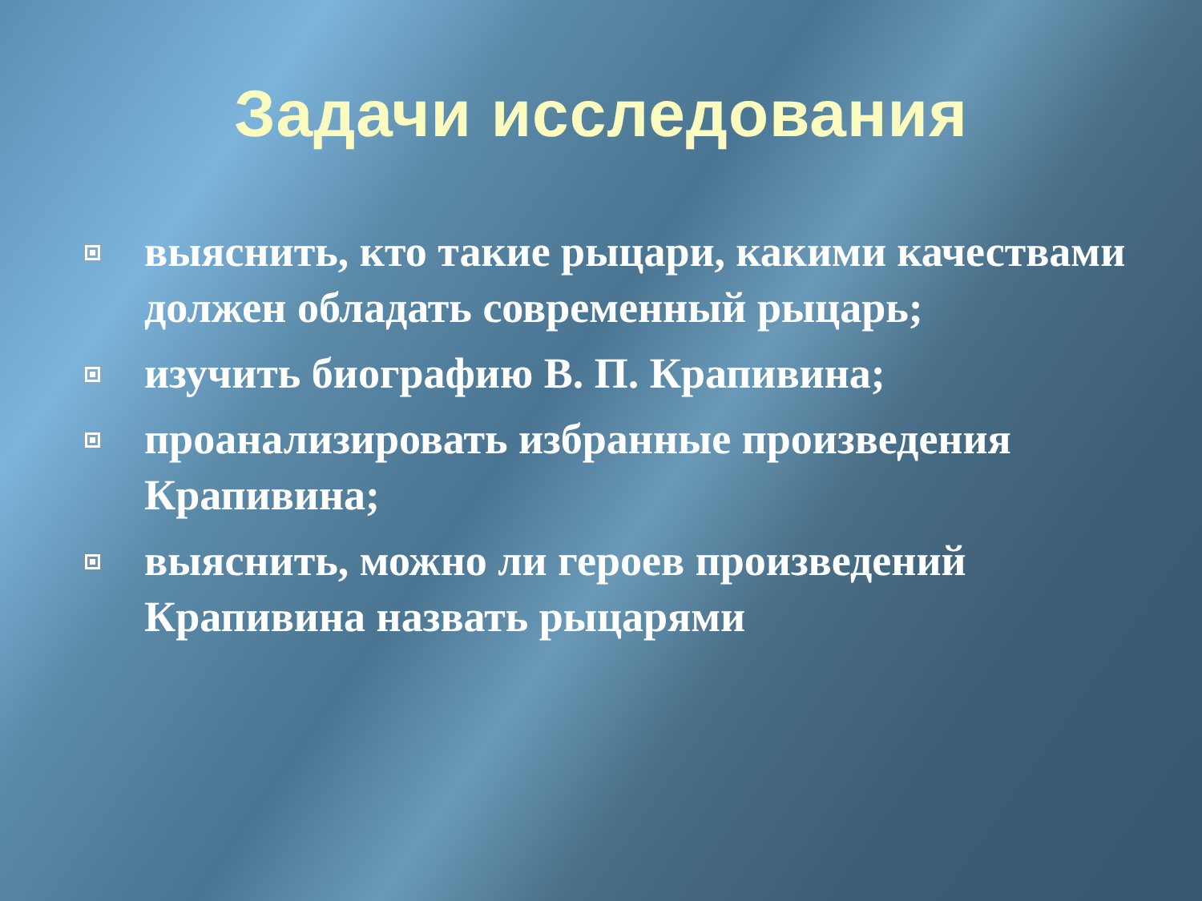Задачи исследования
выяснить, кто такие рыцари, какими качествами должен обладать современный рыцарь;
изучить биографию В. П. Крапивина;
проанализировать избранные произведения Крапивина;
выяснить, можно ли героев произведений Крапивина назвать рыцарями